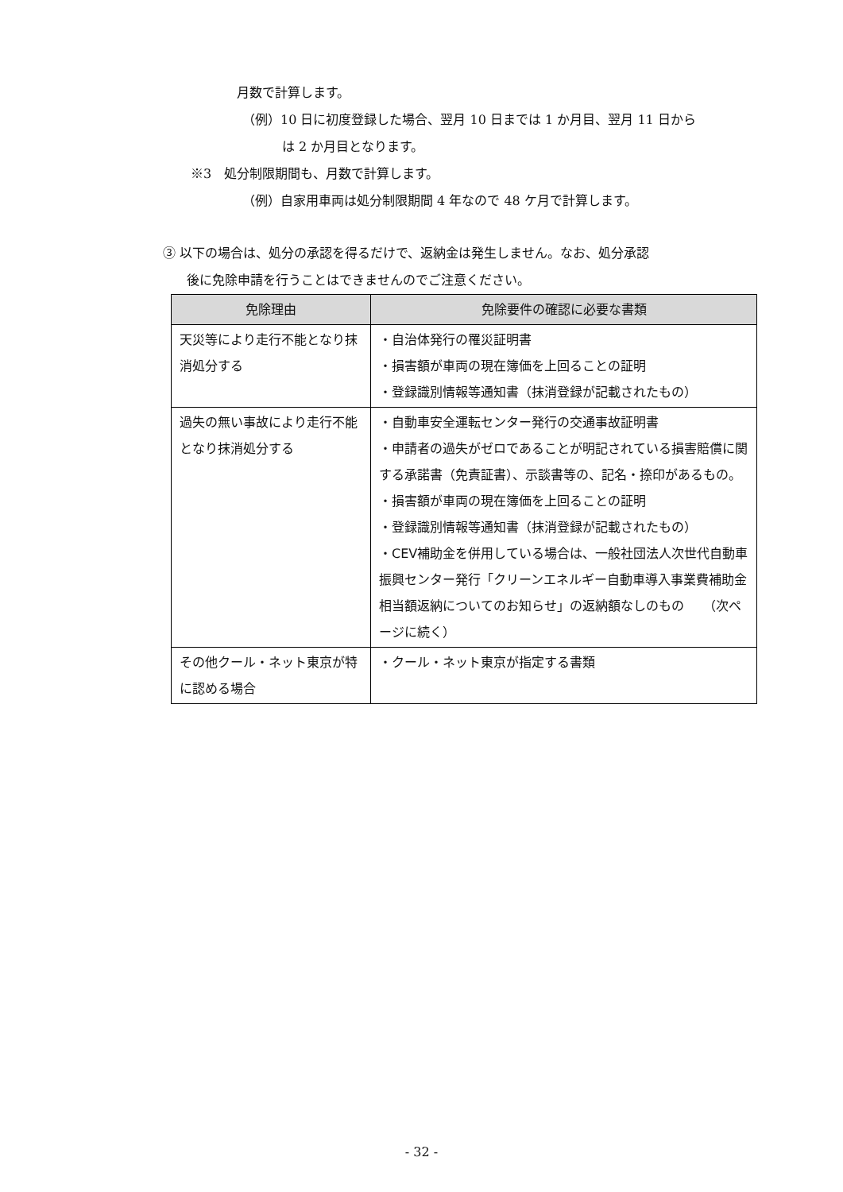月数で計算します。
（例）10 日に初度登録した場合、翌月 10 日までは 1 か月目、翌月 11 日から
は 2 か月目となります。
※3　処分制限期間も、月数で計算します。
（例）自家用車両は処分制限期間 4 年なので 48 ケ月で計算します。
③ 以下の場合は、処分の承認を得るだけで、返納金は発生しません。なお、処分承認
後に免除申請を行うことはできませんのでご注意ください。
| 免除理由 | 免除要件の確認に必要な書類 |
| --- | --- |
| 天災等により走行不能となり抹消処分する | ・自治体発行の罹災証明書 ・損害額が車両の現在簿価を上回ることの証明 ・登録識別情報等通知書（抹消登録が記載されたもの） |
| 過失の無い事故により走行不能となり抹消処分する | ・自動車安全運転センター発行の交通事故証明書 ・申請者の過失がゼロであることが明記されている損害賠償に関する承諾書（免責証書）、示談書等の、記名・捺印があるもの。 ・損害額が車両の現在簿価を上回ることの証明 ・登録識別情報等通知書（抹消登録が記載されたもの） ・CEV補助金を併用している場合は、一般社団法人次世代自動車振興センター発行「クリーンエネルギー自動車導入事業費補助金相当額返納についてのお知らせ」の返納額なしのもの （次ページに続く） |
| その他クール・ネット東京が特に認める場合 | ・クール・ネット東京が指定する書類 |
- 32 -